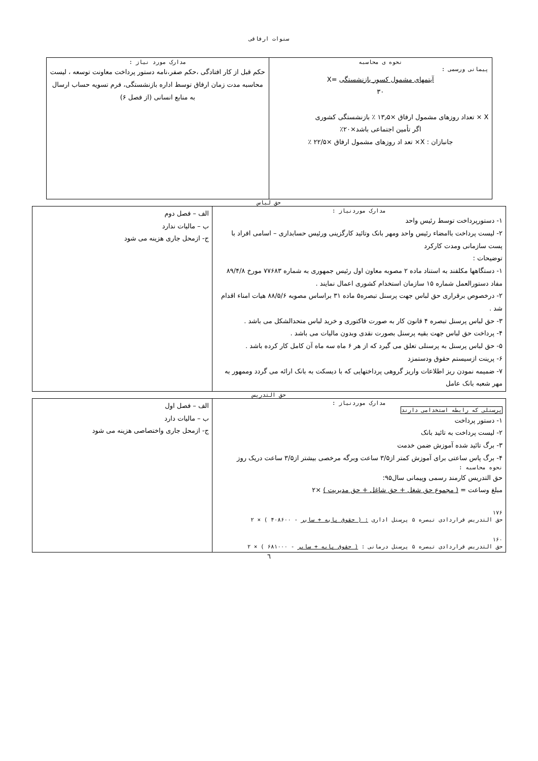سنوات ارفاقی
| نحوه ی محاسبه پیمانی ورسمی : آیتمهای مشمول کسور بازنشستگی =X ۳۰ X × تعداد روزهای مشمول ارفاق ×۱۳٫۵ ٪ بازنشستگی کشوری اگر تأمین اجتماعی باشد×۲۰٪ جانبازان : X× تعد اد روزهای مشمول ارفاق ×۲۲/۵ ٪ | مدارک مورد نیاز : حکم قبل از کار افتادگی ،حکم صفر،نامه دستور پرداخت معاونت توسعه ، لیست محاسبه مدت زمان ارفاق توسط اداره بازنشستگی، فرم تسویه حساب ارسال به منابع انسانی (از فصل ۶) |
حق لباس
| مدارک موردنیاز : ۱- دستورپرداخت توسط رئیس واحد ۲- لیست پرداخت باامضاء رئیس واحد ومهر بانک وتائید کارگزینی ورئیس حسابداری – اسامی افراد با پست سازمانی ومدت کارکرد توضیحات : ۱- دستگاهها مکلفند به استناد ماده ۲ مصوبه معاون اول رئیس جمهوری به شماره ۷۷۶۸۳ مورخ ۸۹/۴/۸ مفاد دستورالعمل شماره ۱۵ سازمان استخدام کشوری اعمال نمایند . ۲- درخصوص برقراری حق لباس جهت پرسنل تبصره۵ ماده ۳۱ براساس مصوبه ۸۸/۵/۶ هیات امناء اقدام شد . ۳- حق لباس پرسنل تبصره ۴ قانون کار به صورت فاکتوری و خرید لباس متحدالشکل می باشد . ۴- پرداخت حق لباس جهت بقیه پرسنل بصورت نقدی وبدون مالیات می باشد . ۵- حق لباس پرسنل به پرسنلی تعلق می گیرد که از هر ۶ ماه سه ماه آن کامل کار کرده باشد . ۶- پرینت ازسیستم حقوق ودستمزد ۷- ضمیمه نمودن ریز اطلاعات واریز گروهی پرداختهایی که با دیسکت به بانک ارائه می گردد وممهور به مهر شعبه بانک عامل | الف – فصل دوم ب – مالیات ندارد ج- ازمحل جاری هزینه می شود |
حق التدریس
| مدارک موردنیاز : پرسنلی که رابطه استخدامی دارند ۱- دستور پرداخت ۲- لیست پرداخت به تائید بانک ۳- برگ تائید شده آموزش ضمن خدمت ۴- برگ پاس ساعتی برای آموزش کمتر از۳/۵ ساعت وبرگه مرخصی بیشتر از۳/۵ ساعت دریک روز نحوه محاسبه : حق التدریس کارمند رسمی وپیمانی سال۹۵: مبلغ وساعت = ( مجموع حق شغل + حق شاغل + حق مدیریت ) ×۲ ۱۷۶ حق التدریس قراردادی تبصره ۵ پرسنل اداری : ( حقوق پایه + سایر - ۴۰۸۶۰۰ ) × ۲ ۱۶۰ حق التدریس قراردادی تبصره ۵ پرسنل درمانی : ( حقوق پایه + سایر - ۶۸۱۰۰۰ ) × ۲ | الف – فصل اول ب – مالیات دارد ج- ازمحل جاری واختصاصی هزینه می شود |
٦